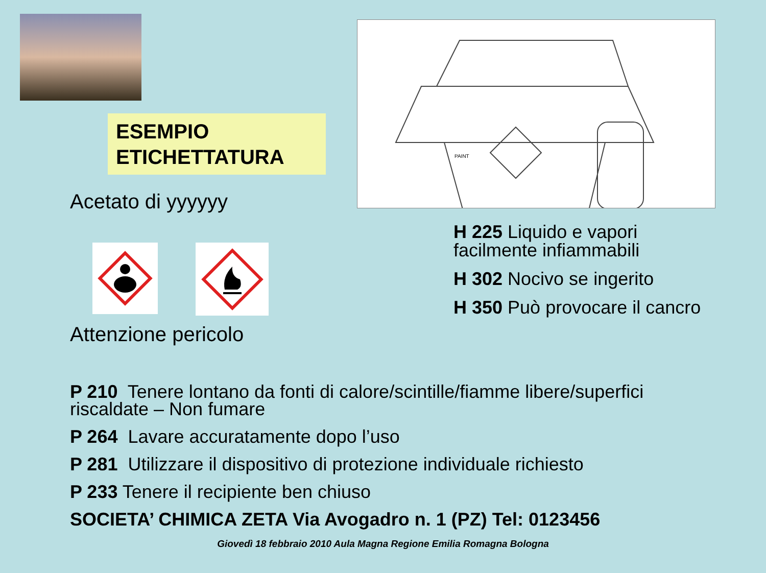ESEMPIO
ETICHETTATURA
Acetato di yyyyyy
Attenzione pericolo
PAINT
H 225 Liquido e vapori
facilmente infiammabili
H 302 Nocivo se ingerito
H 350 Può provocare il cancro
P 210 Tenere lontano da fonti di calore/scintille/fiamme libere/superfici
riscaldate – Non fumare
P 264 Lavare accuratamente dopo l’uso
P 281 Utilizzare il dispositivo di protezione individuale richiesto
P 233 Tenere il recipiente ben chiuso
SOCIETA’ CHIMICA ZETA Via Avogadro n. 1 (PZ) Tel: 0123456
Giovedì 18 febbraio 2010 Aula Magna Regione Emilia Romagna Bologna